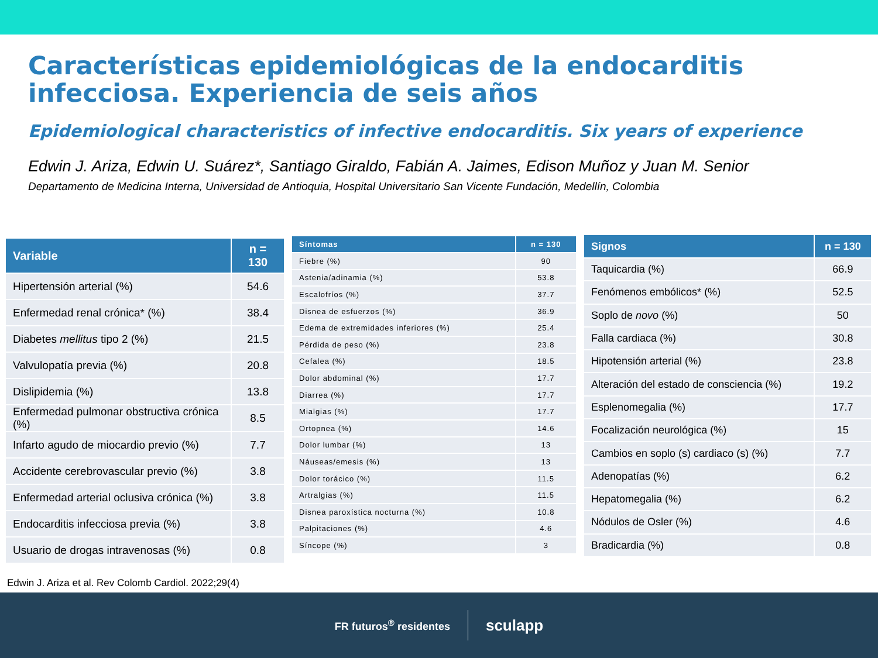Características epidemiológicas de la endocarditis infecciosa. Experiencia de seis años
Epidemiological characteristics of infective endocarditis. Six years of experience
Edwin J. Ariza, Edwin U. Suárez*, Santiago Giraldo, Fabián A. Jaimes, Edison Muñoz y Juan M. Senior
Departamento de Medicina Interna, Universidad de Antioquia, Hospital Universitario San Vicente Fundación, Medellín, Colombia
| Variable | n = 130 |
| --- | --- |
| Hipertensión arterial (%) | 54.6 |
| Enfermedad renal crónica* (%) | 38.4 |
| Diabetes mellitus tipo 2 (%) | 21.5 |
| Valvulopatía previa (%) | 20.8 |
| Dislipidemia (%) | 13.8 |
| Enfermedad pulmonar obstructiva crónica (%) | 8.5 |
| Infarto agudo de miocardio previo (%) | 7.7 |
| Accidente cerebrovascular previo (%) | 3.8 |
| Enfermedad arterial oclusiva crónica (%) | 3.8 |
| Endocarditis infecciosa previa (%) | 3.8 |
| Usuario de drogas intravenosas (%) | 0.8 |
| Síntomas | n = 130 |
| --- | --- |
| Fiebre (%) | 90 |
| Astenia/adinamia (%) | 53.8 |
| Escalofríos (%) | 37.7 |
| Disnea de esfuerzos (%) | 36.9 |
| Edema de extremidades inferiores (%) | 25.4 |
| Pérdida de peso (%) | 23.8 |
| Cefalea (%) | 18.5 |
| Dolor abdominal (%) | 17.7 |
| Diarrea (%) | 17.7 |
| Mialgias (%) | 17.7 |
| Ortopnea (%) | 14.6 |
| Dolor lumbar (%) | 13 |
| Náuseas/emesis (%) | 13 |
| Dolor torácico (%) | 11.5 |
| Artralgias (%) | 11.5 |
| Disnea paroxística nocturna (%) | 10.8 |
| Palpitaciones (%) | 4.6 |
| Síncope (%) | 3 |
| Signos | n = 130 |
| --- | --- |
| Taquicardia (%) | 66.9 |
| Fenómenos embólicos* (%) | 52.5 |
| Soplo de novo (%) | 50 |
| Falla cardiaca (%) | 30.8 |
| Hipotensión arterial (%) | 23.8 |
| Alteración del estado de consciencia (%) | 19.2 |
| Esplenomegalia (%) | 17.7 |
| Focalización neurológica (%) | 15 |
| Cambios en soplo (s) cardiaco (s) (%) | 7.7 |
| Adenopatías (%) | 6.2 |
| Hepatomegalia (%) | 6.2 |
| Nódulos de Osler (%) | 4.6 |
| Bradicardia (%) | 0.8 |
Edwin J. Ariza et al. Rev Colomb Cardiol. 2022;29(4)
FR futuros<sup>®</sup> residentes
sculapp